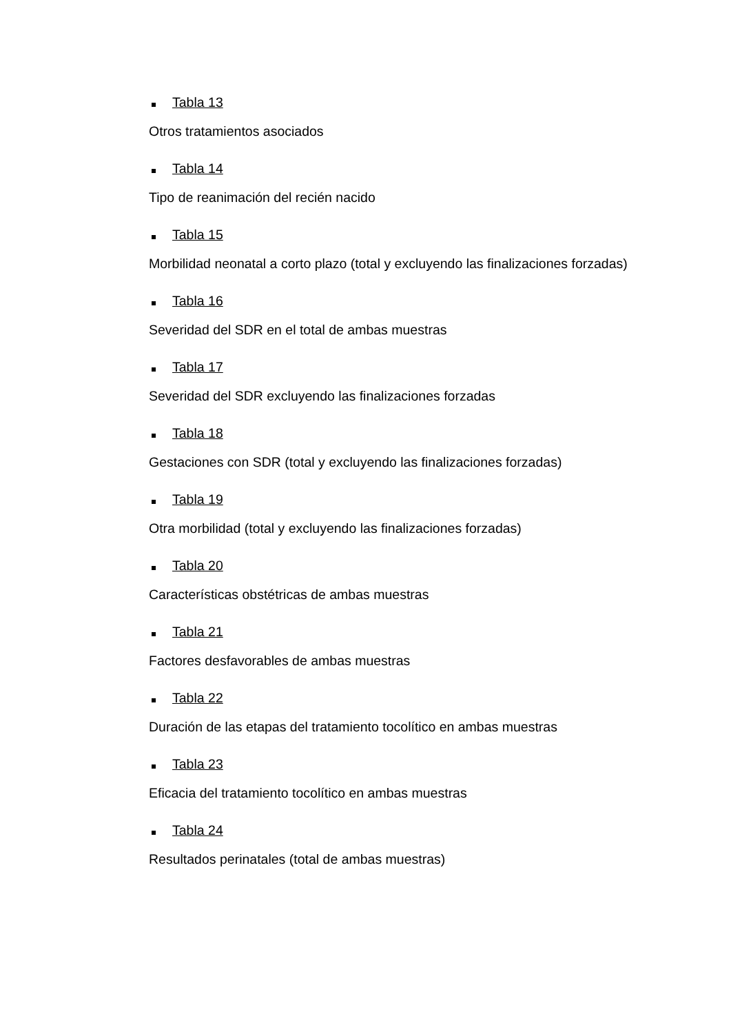Tabla 13
Otros tratamientos asociados
Tabla 14
Tipo de reanimación del recién nacido
Tabla 15
Morbilidad neonatal a corto plazo (total y excluyendo las finalizaciones forzadas)
Tabla 16
Severidad del SDR en el total de ambas muestras
Tabla 17
Severidad del SDR excluyendo las finalizaciones forzadas
Tabla 18
Gestaciones con SDR (total y excluyendo las finalizaciones forzadas)
Tabla 19
Otra morbilidad (total y excluyendo las finalizaciones forzadas)
Tabla 20
Características obstétricas de ambas muestras
Tabla 21
Factores desfavorables de ambas muestras
Tabla 22
Duración de las etapas del tratamiento tocolítico en ambas muestras
Tabla 23
Eficacia del tratamiento tocolítico en ambas muestras
Tabla 24
Resultados perinatales (total de ambas muestras)